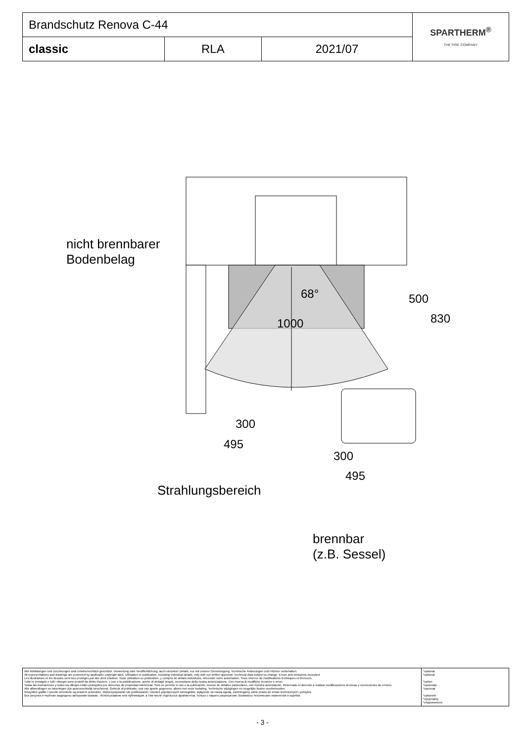| Brandschutz Renova C-44 | | | SPARTHERM<sup>®</sup> THE FIRE COMPANY |
| classic | RLA | 2021/07 | |
nicht brennbarer
Bodenbelag
68°
1000
500
830
300
495
300
495
Strahlungsbereich
brennbar
(z.B. Sessel)
| Alle Abbildungen und Zeichnungen sind urheberrechtlich geschützt. Verwertung oder Veröffentlichung, auch einzelner Details, nur mit unserer Genehmigung. Technische Änderungen und Irrtümer vorbehalten. All representations and drawings are protected by applicable copyright laws. Utilisation or publication, including individual details, only with our written approval. Technical data subject to change. Errors and omissions excepted. Les illustrations et les dessins sont tous protégés par des droit d'auteur. Toute utilisation ou publication, y compris de détails individuels, nécessite notre autorisation. Sous réserve de modifications techniques et d'erreurs. Tutte le immagini e tutti i disegni sono protetti da diritto d'autore. L'uso o la pubblicazione, anche di dettagli singoli, necessitano della nostra autorizzazione. Con riserva di modifiche tecniche e errori. Todas las ilustraciones y todos los dibujos están protegidos por derechos de propiedad intelectual. Solo se permite el uso o la publicación, incluso de detalles particulares, con nuestra autorización. Reservado el derecho a realizar modificaciones técnicas y correcciones de errores. Alle afbeeldingen en tekeningen zijn autersrechtelijk beschermd. Gebruik of publicatie, ook van aparte gegevens, alleen met onze toelating. Technische wijzigingen en mogelijke fouten voorbehouden. Wszystkie grafiki i rysunki chronione są prawem autorskim. Wykorzystywanie lub publikowanie, również pojedynczych szczegółów, wyłącznie za naszą zgodą. Zastrzegamy sobie prawo do zmian technicznych i pomyłek. Все рисунки и чертежи защищены авторским правом.. Использование или публикация, в том числе отдельных фрагментов, только с нашего разрешения. Возможны технические изменения и ошибки. | *optional *optional *option *opzionale *opcional *optionele *opcjonalny *опционально |
- 3 -